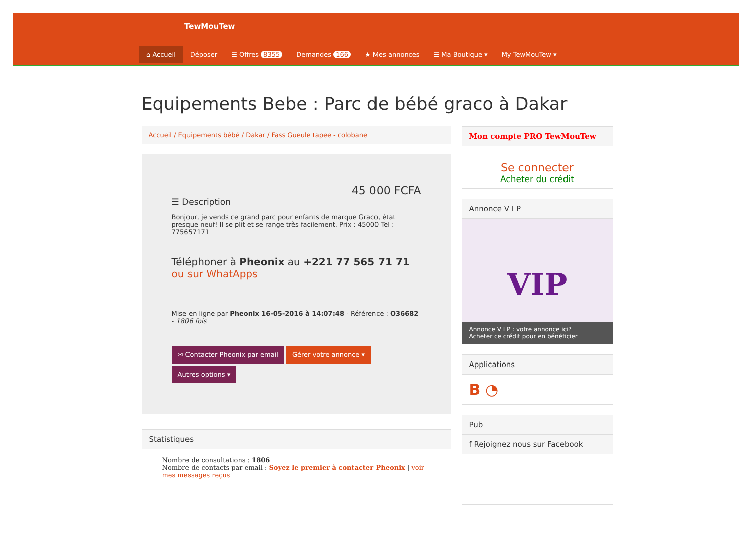TewMouTew
⌂ Accueil Déposer ☰ Offres 8355 Demandes 166 ★ Mes annonces ☰ Ma Boutique ▾ My TewMouTew ▾
Equipements Bebe : Parc de bébé graco à Dakar
Accueil / Equipements bébé / Dakar / Fass Gueule tapee - colobane
45 000 FCFA
☰ Description
Bonjour, je vends ce grand parc pour enfants de marque Graco, état presque neuf! Il se plit et se range très facilement. Prix : 45000 Tel : 775657171
Téléphoner à Pheonix au +221 77 565 71 71 ou sur WhatApps
Mise en ligne par Pheonix 16-05-2016 à 14:07:48 - Référence : O36682 - 1806 fois
✉ Contacter Pheonix par email Gérer votre annonce ▾
Autres options ▾
Statistiques
Nombre de consultations : 1806
Nombre de contacts par email : Soyez le premier à contacter Pheonix | voir mes messages reçus
Mon compte PRO TewMouTew
Se connecter
Acheter du crédit
Annonce V I P
VIP
Annonce V I P : votre annonce ici?
Acheter ce crédit pour en bénéficier
Applications
B ◔
Pub
f Rejoignez nous sur Facebook